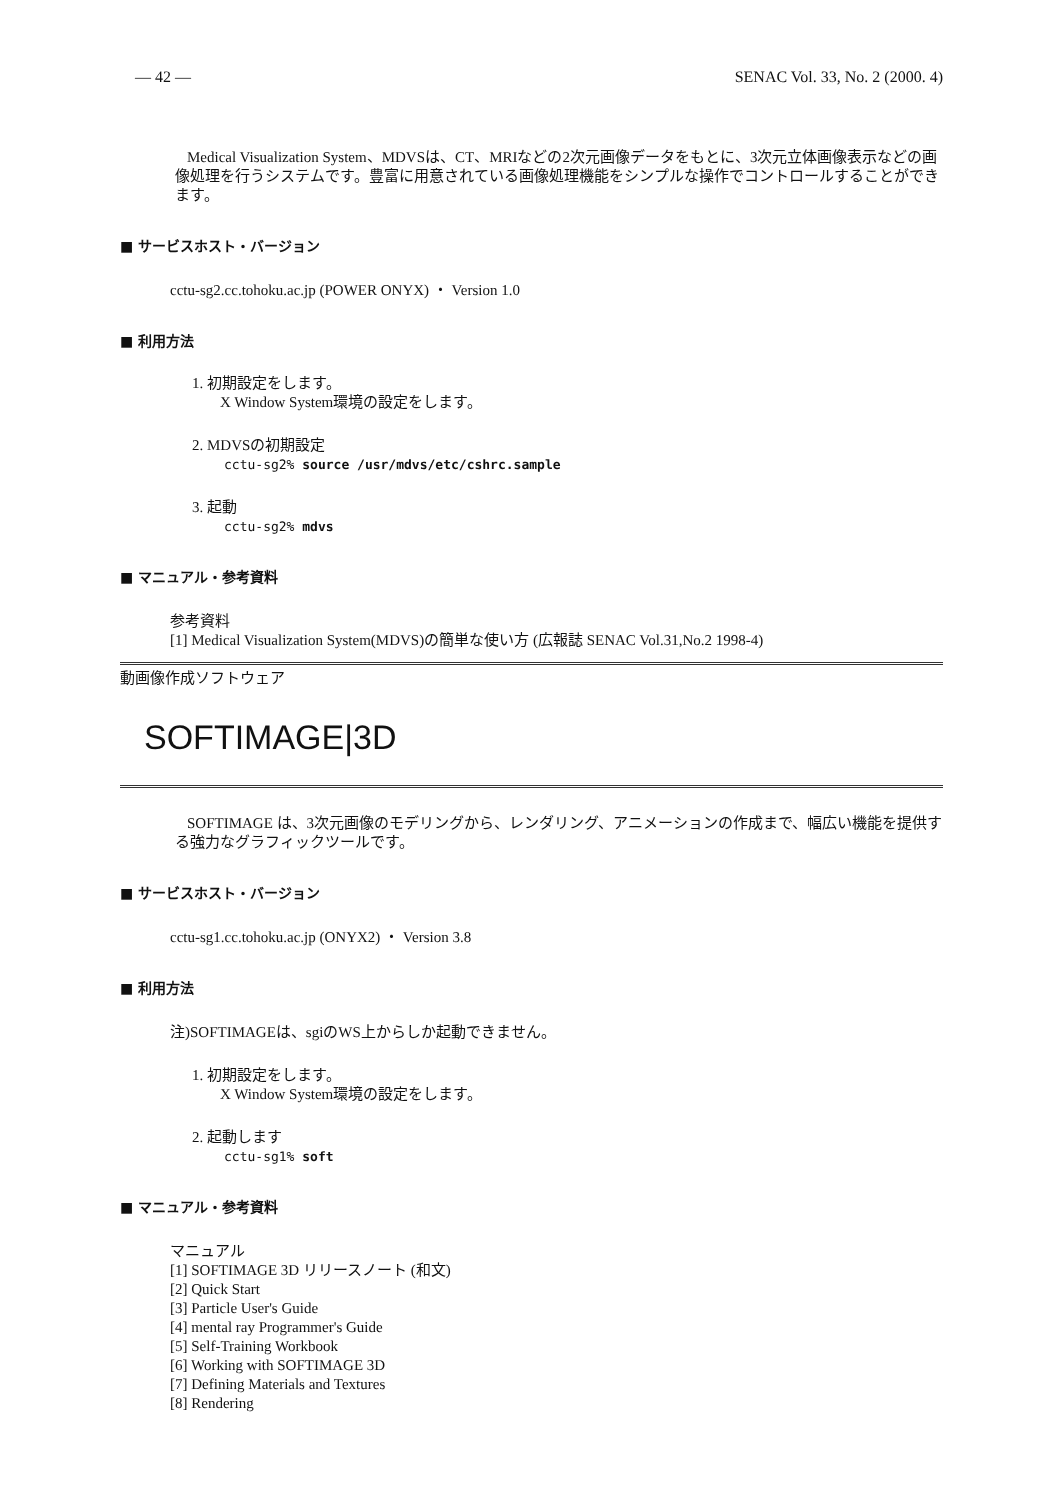— 42 — SENAC Vol. 33, No. 2 (2000. 4)
Medical Visualization System、MDVSは、CT、MRIなどの2次元画像データをもとに、3次元立体画像表示などの画像処理を行うシステムです。豊富に用意されている画像処理機能をシンプルな操作でコントロールすることができます。
■ サービスホスト・バージョン
cctu-sg2.cc.tohoku.ac.jp (POWER ONYX) ・ Version 1.0
■ 利用方法
1. 初期設定をします。
X Window System環境の設定をします。
2. MDVSの初期設定
cctu-sg2% source /usr/mdvs/etc/cshrc.sample
3. 起動
cctu-sg2% mdvs
■ マニュアル・参考資料
参考資料
[1] Medical Visualization System(MDVS)の簡単な使い方 (広報誌 SENAC Vol.31,No.2 1998-4)
動画像作成ソフトウェア
SOFTIMAGE|3D
SOFTIMAGE は、3次元画像のモデリングから、レンダリング、アニメーションの作成まで、幅広い機能を提供する強力なグラフィックツールです。
■ サービスホスト・バージョン
cctu-sg1.cc.tohoku.ac.jp (ONYX2) ・ Version 3.8
■ 利用方法
注)SOFTIMAGEは、sgiのWS上からしか起動できません。
1. 初期設定をします。
X Window System環境の設定をします。
2. 起動します
cctu-sg1% soft
■ マニュアル・参考資料
マニュアル
[1] SOFTIMAGE 3D リリースノート (和文)
[2] Quick Start
[3] Particle User's Guide
[4] mental ray Programmer's Guide
[5] Self-Training Workbook
[6] Working with SOFTIMAGE 3D
[7] Defining Materials and Textures
[8] Rendering